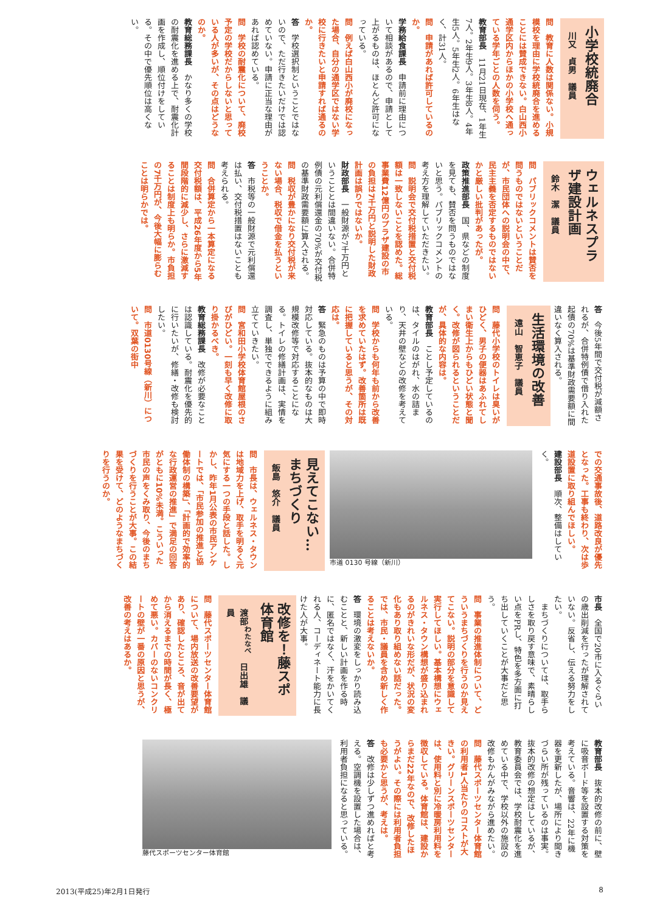小学校統廃合
川又　貞男　議員
問　教育に人数は関係ない。小規模校を理由に学校統廃合を進めることには賛成できない。白山西小通学区内からほかの小学校へ通っている学年ごとの人数を伺う。
教育部長　11月21日現在、1年生7人。2年生9人。3年生8人。4年生5人。5年生2人。6年生はなく、計31人。
問　申請があれば許可しているのか。
学務給食課長　申請前に理由について相談があるので、申請として上がるものは、ほとんど許可になっている。
問　例えば白山西小が廃校になった場合、自分の通学区ではない学校に行きたいと申請すれば通るのか。
答　学校選択制ということではないので、ただ行きたいだけでは認めていない。申請に正当な理由があれば認めている。
問　学校の耐震化について、廃校予定の学校だからしないと思っている人が多いが、その点はどうなのか。
教育総務課長　かなり多くの学校の耐震化を進める上で、耐震化計画を作成し、順位付けをしている。その中で優先順位は高くない。
ウェルネスプラザ建設計画
鈴木　潔　議員
問　パブリックコメントは賛否を問うものではないということだが、市民団体への説明会の中で、民主主義を否定するものではないかと厳しい批判があったが。
政策推進部長　国、県などの制度を見ても、賛否を問うものではないと思う。パブリックコメントの考え方を理解していただきたい。
問　説明会で交付税措置と交付税額は一致しないことを認めた。総事業費12億円のプラザ建設の市の負担は7千万円と説明した財政計画は誤りではないか。
財政部長　一般財源が7千万円ということとは間違いない。合併特例債の元利償還金の70%が交付税の基準財政需要額に算入される。
問　税収が豊かになり交付税が来ない場合、税収で借金を払うということか。
答　市税等の一般財源で元利償還は払い、交付税措置はないことも考えられる。
問　合併算定から一本算定になる交付税額は、平成26年度から5年間段階的に減少し、さらに激減することは制度上も明らか。市負担の7千万円が、今後大幅に膨らむことは明らかでは。
答　今後5年間で交付税が減額されるが、合併特例債で借り入れた起債の70%は基準財政需要額に間違いなく算入される。
生活環境の改善
遠山　智恵子　議員
問　藤代小学校のトイレは臭いがひどく、男子の便器はあふれてしまい衛生上からもひどい状態と聞く。改修が図られるということだが、具体的な内容は。
教育部長　ことし予定しているのは、タイルのはがれ、水の詰まり、天井の壁などの改修を考えている。
問　学校からも何年も前から改善を求めていたはず。改善箇所は既に把握していると思うが、その対応は。
答　緊急のものは予算の中で即時対応している。抜本的なものは大規模改修等で対応することになる。トイレの修繕計画は、実情を調査し、単独でできるように組み立てていきたい。
問　宮和田小学校体育館屋根のさびがひどい。一刻も早く改修に取り掛かるべき。
教育総務課長　改修が必要なことは認識している。耐震化を優先的に行いたいが、修繕・改修も検討したい。
問　市道0130号線（新川）について。双葉の街中
での交通事故後、道路改良が優先となった。工事も終わり、次は歩道設置に取り組んでほしい。
建設部長　順次、整備はしていく。
市道 0130 号線（新川）
見えてこない…まちづくり
飯島　悠介　議員
問　市長は、ウェルネス・タウンは地域力を上げ、取手を明るく元気にする一つの手段と話した。しかし、昨年1月公表の市民アンケートでは、「市民参加の推進と協働体制の構築」、「計画的で効率的な行政運営の推進」で満足の回答がともに10%未満。こういった市民の声をくみ取り、今後のまちづくりを行うことが大事。この結果を受けて、どのようなまちづくりを行うのか。
市長　全国で20市に入るぐらいの歳出削減を行ったが理解されていない。反省し、伝える努力をしたい。
　まちづくりについては、取手らしさを取り戻す意味で、素晴らしい点をPRし、特色を多方面に打ち出していくことが大事だと思う。
問　事業の推進体制について、どういうまちづくりを行うのか見えてこない。説明の部分を意識して実行してほしい。基本構想にウェルネス・タウン構想が盛り込まれるのがきれいな形だが、状況の変化もあり取り組めない話だった。では、市民・議員を含め新しく作ることは考えないか。
答　環境の激変をしっかり読み込むことと、新しい計画を作る時に、匿名ではなく、汗をかいてくれる人、コーディネート能力に長けた人が大事。
改修を！藤スポ体育館
渡部<sup>わたなべ</sup>　日出雄　議員
問　藤代スポーツセンター体育館について、場内放送の改善要望があり、確認したところ、音が出てから消えるまでの時間が長く、極めて悪い。カバーのないコンクリートの壁が一番の原因と思うが、改善の考えはあるか。
教育部長　抜本的改修の前に、壁に吸音ボード等を設置する対策を考えている。音響は、22年に機器を更新したが、場所により聞きづらい所が残っているのは事実。抜本的改修の想定はしているが、教育委員会では、学校耐震化を進めている中で、学校以外の施設の改修もかんがみながら進めたい。
問　藤代スポーツセンター体育館の利用者1人当たりのコストが大きい。グリーンスポーツセンターは、使用料と別に冷暖房利用料を徴収している。体育館は、建設からまだ22年なので、改修したほうがよい。その際には利用者負担も必要かと思うが、考えは。
答　改修は少しずつ進めればと考える。空調機を設置した場合は、利用者負担になると思っている。
藤代スポーツセンター体育館
2013(平成25)年2月1日発行 8